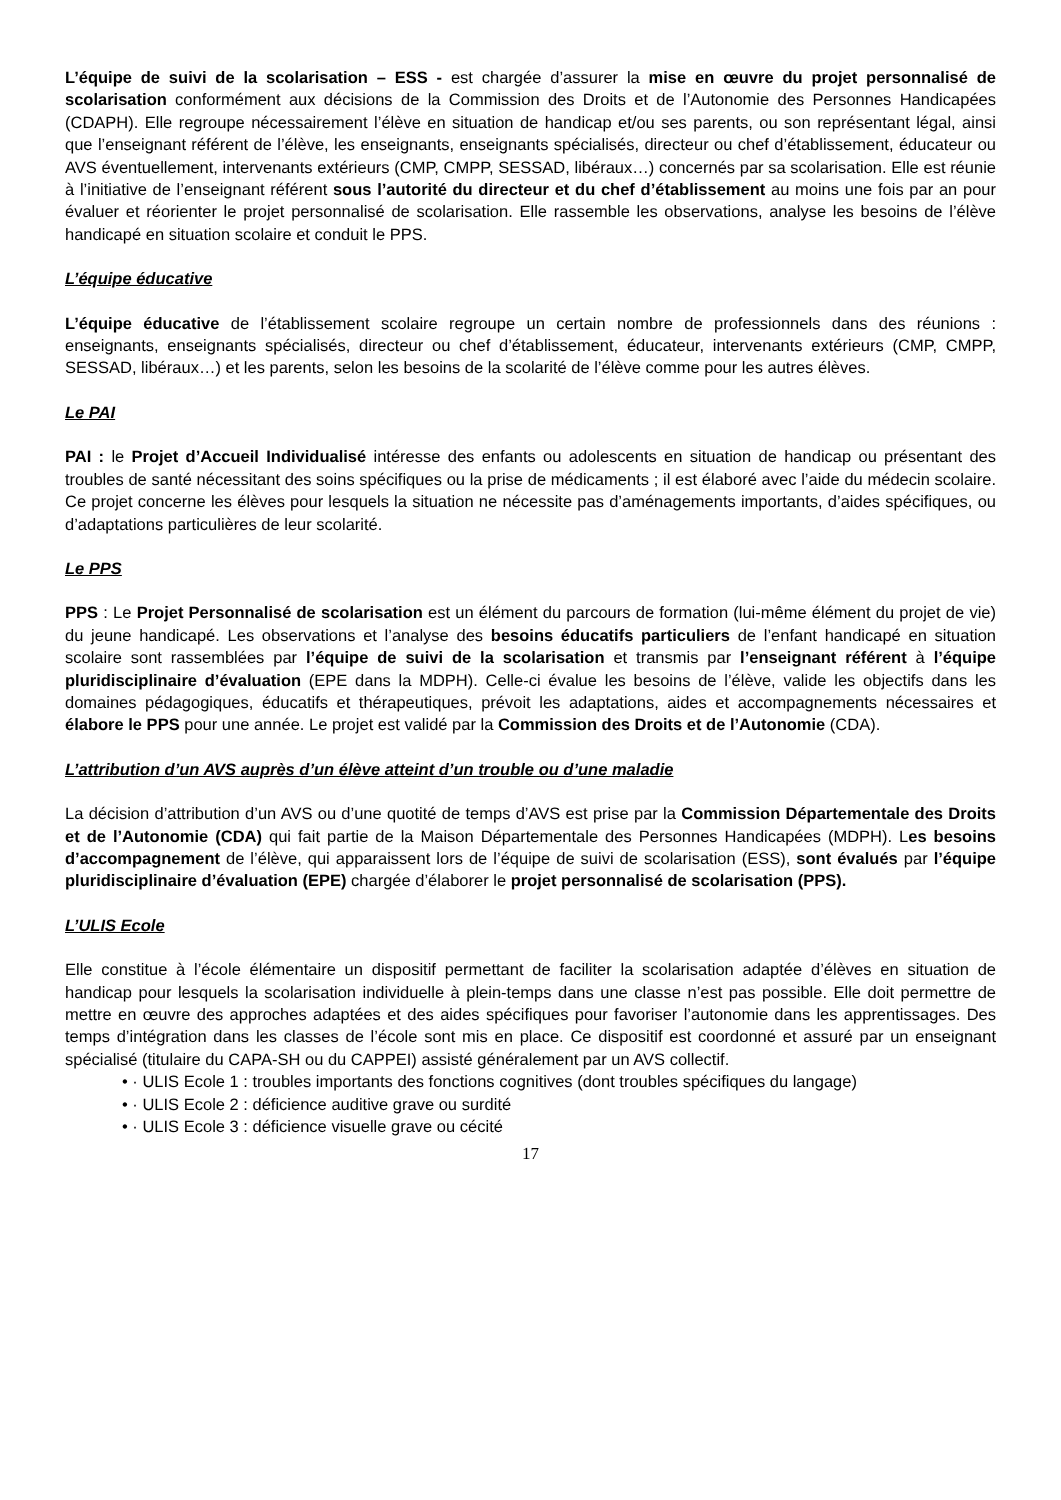L’équipe de suivi de la scolarisation – ESS - est chargée d’assurer la mise en œuvre du projet personnalisé de scolarisation conformément aux décisions de la Commission des Droits et de l’Autonomie des Personnes Handicapées (CDAPH). Elle regroupe nécessairement l’élève en situation de handicap et/ou ses parents, ou son représentant légal, ainsi que l’enseignant référent de l’élève, les enseignants, enseignants spécialisés, directeur ou chef d’établissement, éducateur ou AVS éventuellement, intervenants extérieurs (CMP, CMPP, SESSAD, libéraux…) concernés par sa scolarisation. Elle est réunie à l’initiative de l’enseignant référent sous l’autorité du directeur et du chef d’établissement au moins une fois par an pour évaluer et réorienter le projet personnalisé de scolarisation. Elle rassemble les observations, analyse les besoins de l’élève handicapé en situation scolaire et conduit le PPS.
L’équipe éducative
L’équipe éducative de l’établissement scolaire regroupe un certain nombre de professionnels dans des réunions : enseignants, enseignants spécialisés, directeur ou chef d’établissement, éducateur, intervenants extérieurs (CMP, CMPP, SESSAD, libéraux…) et les parents, selon les besoins de la scolarité de l’élève comme pour les autres élèves.
Le PAI
PAI : le Projet d’Accueil Individualisé intéresse des enfants ou adolescents en situation de handicap ou présentant des troubles de santé nécessitant des soins spécifiques ou la prise de médicaments ; il est élaboré avec l’aide du médecin scolaire. Ce projet concerne les élèves pour lesquels la situation ne nécessite pas d’aménagements importants, d’aides spécifiques, ou d’adaptations particulières de leur scolarité.
Le PPS
PPS : Le Projet Personnalisé de scolarisation est un élément du parcours de formation (lui-même élément du projet de vie) du jeune handicapé. Les observations et l’analyse des besoins éducatifs particuliers de l’enfant handicapé en situation scolaire sont rassemblées par l’équipe de suivi de la scolarisation et transmis par l’enseignant référent à l’équipe pluridisciplinaire d’évaluation (EPE dans la MDPH). Celle-ci évalue les besoins de l’élève, valide les objectifs dans les domaines pédagogiques, éducatifs et thérapeutiques, prévoit les adaptations, aides et accompagnements nécessaires et élabore le PPS pour une année. Le projet est validé par la Commission des Droits et de l’Autonomie (CDA).
L’attribution d’un AVS auprès d’un élève atteint d’un trouble ou d’une maladie
La décision d’attribution d’un AVS ou d’une quotité de temps d’AVS est prise par la Commission Départementale des Droits et de l’Autonomie (CDA) qui fait partie de la Maison Départementale des Personnes Handicapées (MDPH). Les besoins d’accompagnement de l’élève, qui apparaissent lors de l’équipe de suivi de scolarisation (ESS), sont évalués par l’équipe pluridisciplinaire d’évaluation (EPE) chargée d’élaborer le projet personnalisé de scolarisation (PPS).
L’ULIS Ecole
Elle constitue à l’école élémentaire un dispositif permettant de faciliter la scolarisation adaptée d’élèves en situation de handicap pour lesquels la scolarisation individuelle à plein-temps dans une classe n’est pas possible. Elle doit permettre de mettre en œuvre des approches adaptées et des aides spécifiques pour favoriser l’autonomie dans les apprentissages. Des temps d’intégration dans les classes de l’école sont mis en place. Ce dispositif est coordonné et assuré par un enseignant spécialisé (titulaire du CAPA-SH ou du CAPPEI) assisté généralement par un AVS collectif.
• · ULIS Ecole 1 : troubles importants des fonctions cognitives (dont troubles spécifiques du langage)
• · ULIS Ecole 2 : déficience auditive grave ou surdité
• · ULIS Ecole 3 : déficience visuelle grave ou cécité
17